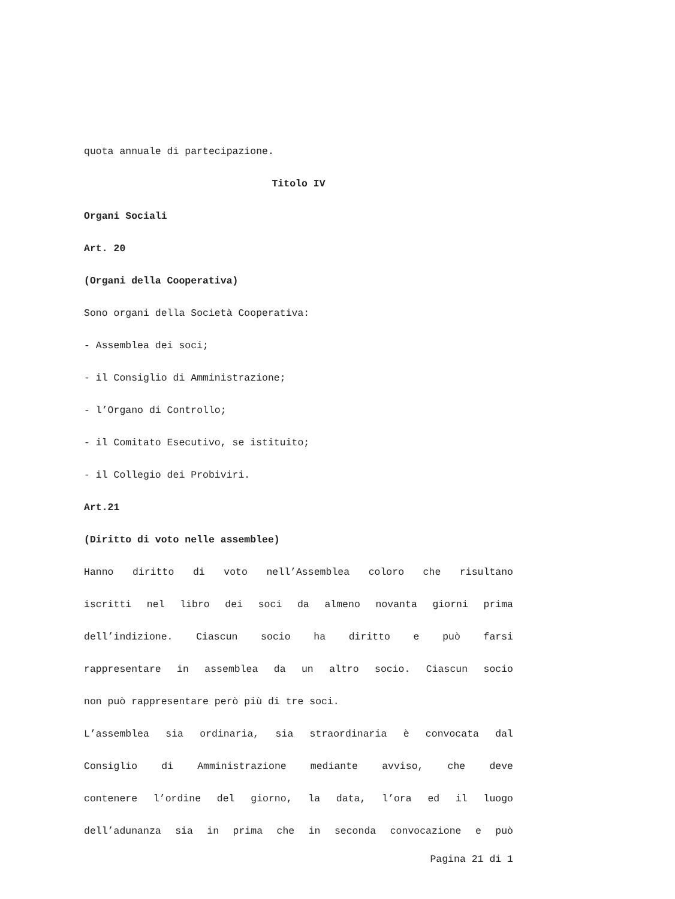quota annuale di partecipazione.
Titolo IV
Organi Sociali
Art. 20
(Organi della Cooperativa)
Sono organi della Società Cooperativa:
- Assemblea dei soci;
- il Consiglio di Amministrazione;
- l’Organo di Controllo;
- il Comitato Esecutivo, se istituito;
- il Collegio dei Probiviri.
Art.21
(Diritto di voto nelle assemblee)
Hanno diritto di voto nell’Assemblea coloro che risultano
iscritti nel libro dei soci da almeno novanta giorni prima
dell’indizione. Ciascun socio ha diritto e può farsi
rappresentare in assemblea da un altro socio. Ciascun socio
non può rappresentare però più di tre soci.
L’assemblea sia ordinaria, sia straordinaria è convocata dal
Consiglio di Amministrazione mediante avviso, che deve
contenere l’ordine del giorno, la data, l’ora ed il luogo
dell’adunanza sia in prima che in seconda convocazione e può
Pagina 21 di 1